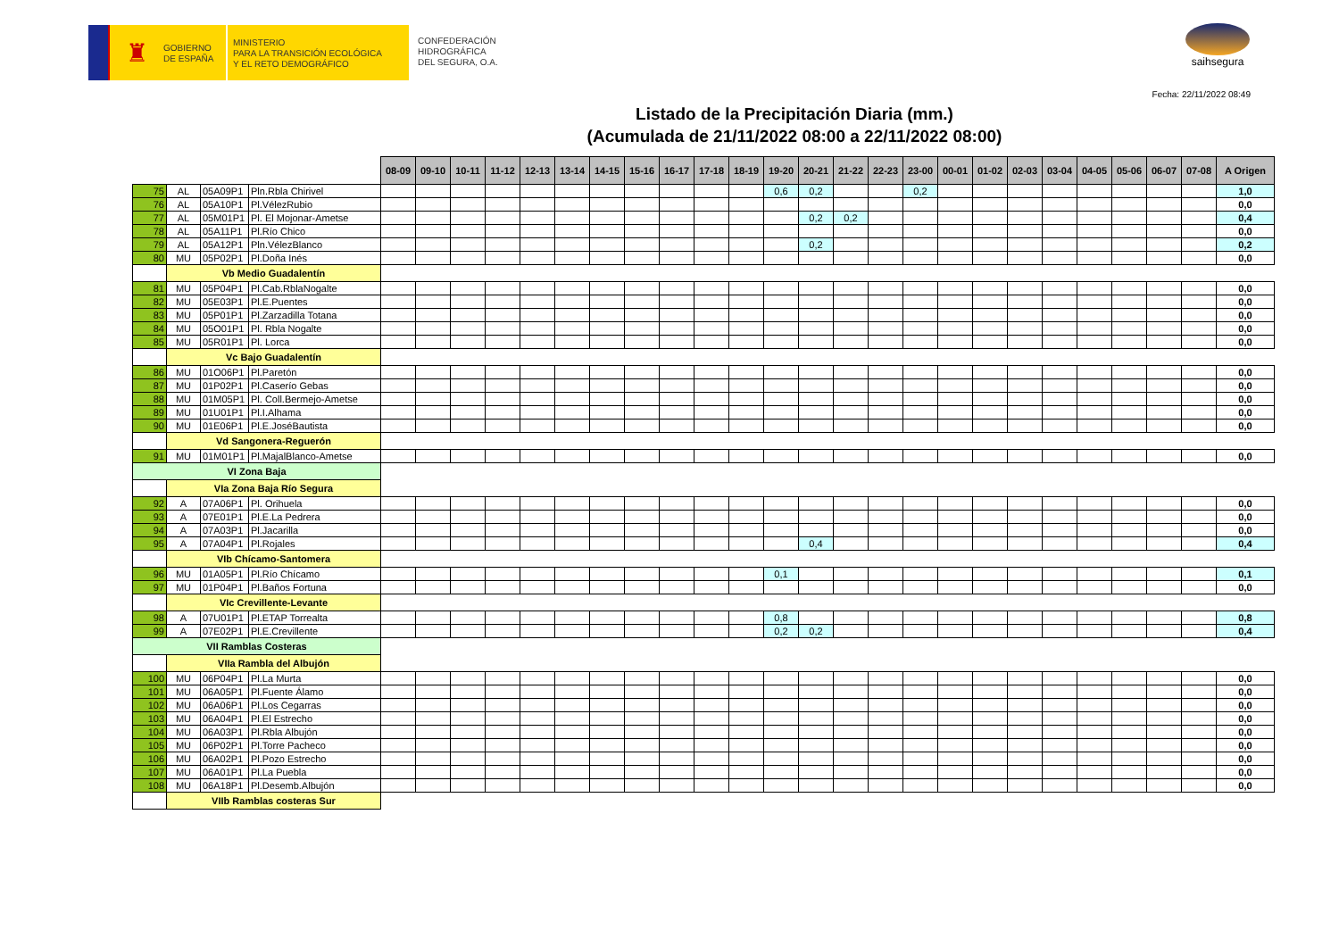♜
GOBIERNO
DE ESPAÑA
MINISTERIO
PARA LA TRANSICIÓN ECOLÓGICA
Y EL RETO DEMOGRÁFICO
CONFEDERACIÓN
HIDROGRÁFICA
DEL SEGURA, O.A.
saihsegura
Fecha: 22/11/2022 08:49
Listado de la Precipitación Diaria (mm.)
(Acumulada de 21/11/2022 08:00 a 22/11/2022 08:00)
| | | | | 08-09 | 09-10 | 10-11 | 11-12 | 12-13 | 13-14 | 14-15 | 15-16 | 16-17 | 17-18 | 18-19 | 19-20 | 20-21 | 21-22 | 22-23 | 23-00 | 00-01 | 01-02 | 02-03 | 03-04 | 04-05 | 05-06 | 06-07 | 07-08 | A Origen |
| --- | --- | --- | --- | --- | --- | --- | --- | --- | --- | --- | --- | --- | --- | --- | --- | --- | --- | --- | --- | --- | --- | --- | --- | --- | --- | --- | --- | --- |
| 75 | AL | 05A09P1 | Pln.Rbla Chirivel | | | | | | | | | | | | 0,6 | 0,2 | | | 0,2 | | | | | | | | | 1,0 |
| 76 | AL | 05A10P1 | Pl.VélezRubio | | | | | | | | | | | | | | | | | | | | | | | | | 0,0 |
| 77 | AL | 05M01P1 | Pl. El Mojonar-Ametse | | | | | | | | | | | | | 0,2 | 0,2 | | | | | | | | | | | 0,4 |
| 78 | AL | 05A11P1 | Pl.Río Chico | | | | | | | | | | | | | | | | | | | | | | | | | 0,0 |
| 79 | AL | 05A12P1 | Pln.VélezBlanco | | | | | | | | | | | | | 0,2 | | | | | | | | | | | | 0,2 |
| 80 | MU | 05P02P1 | Pl.Doña Inés | | | | | | | | | | | | | | | | | | | | | | | | | 0,0 |
| | Vb Medio Guadalentín | | | | | | | | | | | | | | | | | | | | | | | | | | | |
| 81 | MU | 05P04P1 | Pl.Cab.RblaNogalte | | | | | | | | | | | | | | | | | | | | | | | | | 0,0 |
| 82 | MU | 05E03P1 | Pl.E.Puentes | | | | | | | | | | | | | | | | | | | | | | | | | 0,0 |
| 83 | MU | 05P01P1 | Pl.Zarzadilla Totana | | | | | | | | | | | | | | | | | | | | | | | | | 0,0 |
| 84 | MU | 05O01P1 | Pl. Rbla Nogalte | | | | | | | | | | | | | | | | | | | | | | | | | 0,0 |
| 85 | MU | 05R01P1 | Pl. Lorca | | | | | | | | | | | | | | | | | | | | | | | | | 0,0 |
| | Vc Bajo Guadalentín | | | | | | | | | | | | | | | | | | | | | | | | | | | |
| 86 | MU | 01O06P1 | Pl.Paretón | | | | | | | | | | | | | | | | | | | | | | | | | 0,0 |
| 87 | MU | 01P02P1 | Pl.Caserío Gebas | | | | | | | | | | | | | | | | | | | | | | | | | 0,0 |
| 88 | MU | 01M05P1 | Pl. Coll.Bermejo-Ametse | | | | | | | | | | | | | | | | | | | | | | | | | 0,0 |
| 89 | MU | 01U01P1 | Pl.I.Alhama | | | | | | | | | | | | | | | | | | | | | | | | | 0,0 |
| 90 | MU | 01E06P1 | Pl.E.JoséBautista | | | | | | | | | | | | | | | | | | | | | | | | | 0,0 |
| | Vd Sangonera-Reguerón | | | | | | | | | | | | | | | | | | | | | | | | | | | |
| 91 | MU | 01M01P1 | Pl.MajalBlanco-Ametse | | | | | | | | | | | | | | | | | | | | | | | | | 0,0 |
| VI Zona Baja | | | | | | | | | | | | | | | | | | | | | | | | | | | | |
| | VIa Zona Baja Río Segura | | | | | | | | | | | | | | | | | | | | | | | | | | | |
| 92 | A | 07A06P1 | Pl. Orihuela | | | | | | | | | | | | | | | | | | | | | | | | | 0,0 |
| 93 | A | 07E01P1 | Pl.E.La Pedrera | | | | | | | | | | | | | | | | | | | | | | | | | 0,0 |
| 94 | A | 07A03P1 | Pl.Jacarilla | | | | | | | | | | | | | | | | | | | | | | | | | 0,0 |
| 95 | A | 07A04P1 | Pl.Rojales | | | | | | | | | | | | | 0,4 | | | | | | | | | | | | 0,4 |
| | VIb Chícamo-Santomera | | | | | | | | | | | | | | | | | | | | | | | | | | | |
| 96 | MU | 01A05P1 | Pl.Río Chícamo | | | | | | | | | | | | 0,1 | | | | | | | | | | | | | 0,1 |
| 97 | MU | 01P04P1 | Pl.Baños Fortuna | | | | | | | | | | | | | | | | | | | | | | | | | 0,0 |
| | VIc Crevillente-Levante | | | | | | | | | | | | | | | | | | | | | | | | | | | |
| 98 | A | 07U01P1 | Pl.ETAP Torrealta | | | | | | | | | | | | 0,8 | | | | | | | | | | | | | 0,8 |
| 99 | A | 07E02P1 | Pl.E.Crevillente | | | | | | | | | | | | 0,2 | 0,2 | | | | | | | | | | | | 0,4 |
| VII Ramblas Costeras | | | | | | | | | | | | | | | | | | | | | | | | | | | | |
| | VIIa Rambla del Albujón | | | | | | | | | | | | | | | | | | | | | | | | | | | |
| 100 | MU | 06P04P1 | Pl.La Murta | | | | | | | | | | | | | | | | | | | | | | | | | 0,0 |
| 101 | MU | 06A05P1 | Pl.Fuente Álamo | | | | | | | | | | | | | | | | | | | | | | | | | 0,0 |
| 102 | MU | 06A06P1 | Pl.Los Cegarras | | | | | | | | | | | | | | | | | | | | | | | | | 0,0 |
| 103 | MU | 06A04P1 | Pl.El Estrecho | | | | | | | | | | | | | | | | | | | | | | | | | 0,0 |
| 104 | MU | 06A03P1 | Pl.Rbla Albujón | | | | | | | | | | | | | | | | | | | | | | | | | 0,0 |
| 105 | MU | 06P02P1 | Pl.Torre Pacheco | | | | | | | | | | | | | | | | | | | | | | | | | 0,0 |
| 106 | MU | 06A02P1 | Pl.Pozo Estrecho | | | | | | | | | | | | | | | | | | | | | | | | | 0,0 |
| 107 | MU | 06A01P1 | Pl.La Puebla | | | | | | | | | | | | | | | | | | | | | | | | | 0,0 |
| 108 | MU | 06A18P1 | Pl.Desemb.Albujón | | | | | | | | | | | | | | | | | | | | | | | | | 0,0 |
| | VIIb Ramblas costeras Sur | | | | | | | | | | | | | | | | | | | | | | | | | | | |